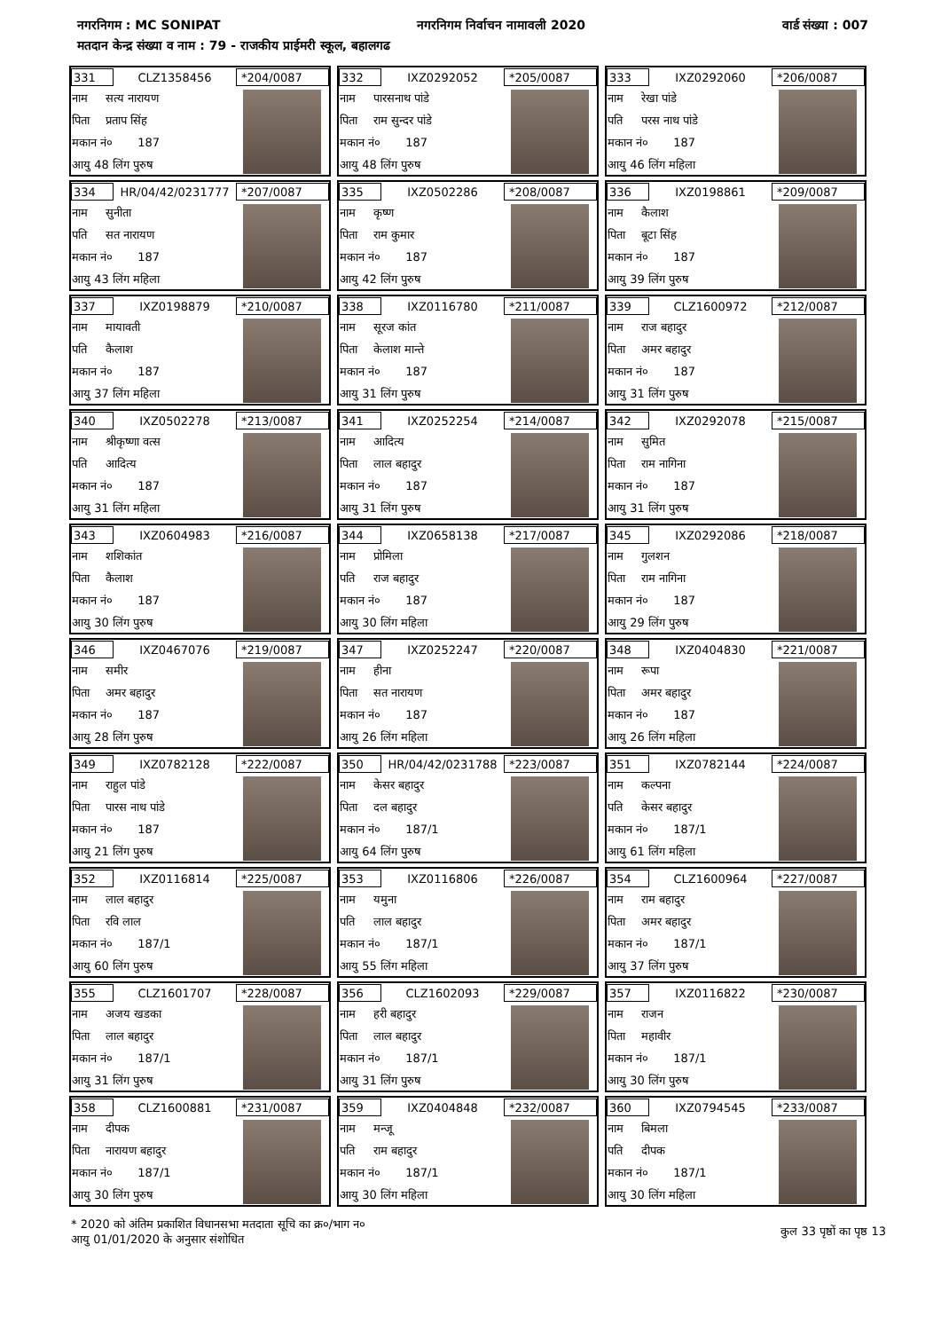नगरनिगम : MC SONIPAT नगरनिगम निर्वाचन नामावली 2020 वार्ड संख्या : 007
मतदान केन्द्र संख्या व नाम : 79 - राजकीय प्राईमरी स्कूल, बहालगढ
331
CLZ1358456
*204/0087
नाम सत्य नारायण
पिता प्रताप सिंह
मकान नं० 187
आयु 48 लिंग पुरुष
332
IXZ0292052
*205/0087
नाम पारसनाथ पांडे
पिता राम सुन्दर पांडे
मकान नं० 187
आयु 48 लिंग पुरुष
333
IXZ0292060
*206/0087
नाम रेखा पांडे
पति परस नाथ पांडे
मकान नं० 187
आयु 46 लिंग महिला
334
HR/04/42/0231777
*207/0087
नाम सुनीता
पति सत नारायण
मकान नं० 187
आयु 43 लिंग महिला
335
IXZ0502286
*208/0087
नाम कृष्ण
पिता राम कुमार
मकान नं० 187
आयु 42 लिंग पुरुष
336
IXZ0198861
*209/0087
नाम कैलाश
पिता बूटा सिंह
मकान नं० 187
आयु 39 लिंग पुरुष
337
IXZ0198879
*210/0087
नाम मायावती
पति कैलाश
मकान नं० 187
आयु 37 लिंग महिला
338
IXZ0116780
*211/0087
नाम सूरज कांत
पिता केलाश मान्ते
मकान नं० 187
आयु 31 लिंग पुरुष
339
CLZ1600972
*212/0087
नाम राज बहादुर
पिता अमर बहादुर
मकान नं० 187
आयु 31 लिंग पुरुष
340
IXZ0502278
*213/0087
नाम श्रीकृष्णा वत्स
पति आदित्य
मकान नं० 187
आयु 31 लिंग महिला
341
IXZ0252254
*214/0087
नाम आदित्य
पिता लाल बहादुर
मकान नं० 187
आयु 31 लिंग पुरुष
342
IXZ0292078
*215/0087
नाम सुमित
पिता राम नागिना
मकान नं० 187
आयु 31 लिंग पुरुष
343
IXZ0604983
*216/0087
नाम शशिकांत
पिता कैलाश
मकान नं० 187
आयु 30 लिंग पुरुष
344
IXZ0658138
*217/0087
नाम प्रोमिला
पति राज बहादुर
मकान नं० 187
आयु 30 लिंग महिला
345
IXZ0292086
*218/0087
नाम गुलशन
पिता राम नागिना
मकान नं० 187
आयु 29 लिंग पुरुष
346
IXZ0467076
*219/0087
नाम समीर
पिता अमर बहादुर
मकान नं० 187
आयु 28 लिंग पुरुष
347
IXZ0252247
*220/0087
नाम हीना
पिता सत नारायण
मकान नं० 187
आयु 26 लिंग महिला
348
IXZ0404830
*221/0087
नाम रूपा
पिता अमर बहादुर
मकान नं० 187
आयु 26 लिंग महिला
349
IXZ0782128
*222/0087
नाम राहुल पांडे
पिता पारस नाथ पांडे
मकान नं० 187
आयु 21 लिंग पुरुष
350
HR/04/42/0231788
*223/0087
नाम केसर बहादुर
पिता दल बहादुर
मकान नं० 187/1
आयु 64 लिंग पुरुष
351
IXZ0782144
*224/0087
नाम कल्पना
पति केसर बहादुर
मकान नं० 187/1
आयु 61 लिंग महिला
352
IXZ0116814
*225/0087
नाम लाल बहादुर
पिता रवि लाल
मकान नं० 187/1
आयु 60 लिंग पुरुष
353
IXZ0116806
*226/0087
नाम यमुना
पति लाल बहादुर
मकान नं० 187/1
आयु 55 लिंग महिला
354
CLZ1600964
*227/0087
नाम राम बहादुर
पिता अमर बहादुर
मकान नं० 187/1
आयु 37 लिंग पुरुष
355
CLZ1601707
*228/0087
नाम अजय खडका
पिता लाल बहादुर
मकान नं० 187/1
आयु 31 लिंग पुरुष
356
CLZ1602093
*229/0087
नाम हरी बहादुर
पिता लाल बहादुर
मकान नं० 187/1
आयु 31 लिंग पुरुष
357
IXZ0116822
*230/0087
नाम राजन
पिता महावीर
मकान नं० 187/1
आयु 30 लिंग पुरुष
358
CLZ1600881
*231/0087
नाम दीपक
पिता नारायण बहादुर
मकान नं० 187/1
आयु 30 लिंग पुरुष
359
IXZ0404848
*232/0087
नाम मन्जू
पति राम बहादुर
मकान नं० 187/1
आयु 30 लिंग महिला
360
IXZ0794545
*233/0087
नाम बिमला
पति दीपक
मकान नं० 187/1
आयु 30 लिंग महिला
* 2020 को अंतिम प्रकाशित विधानसभा मतदाता सूचि का क्र०/भाग न०
आयु 01/01/2020 के अनुसार संशोधित
कुल 33 पृष्ठों का पृष्ठ 13